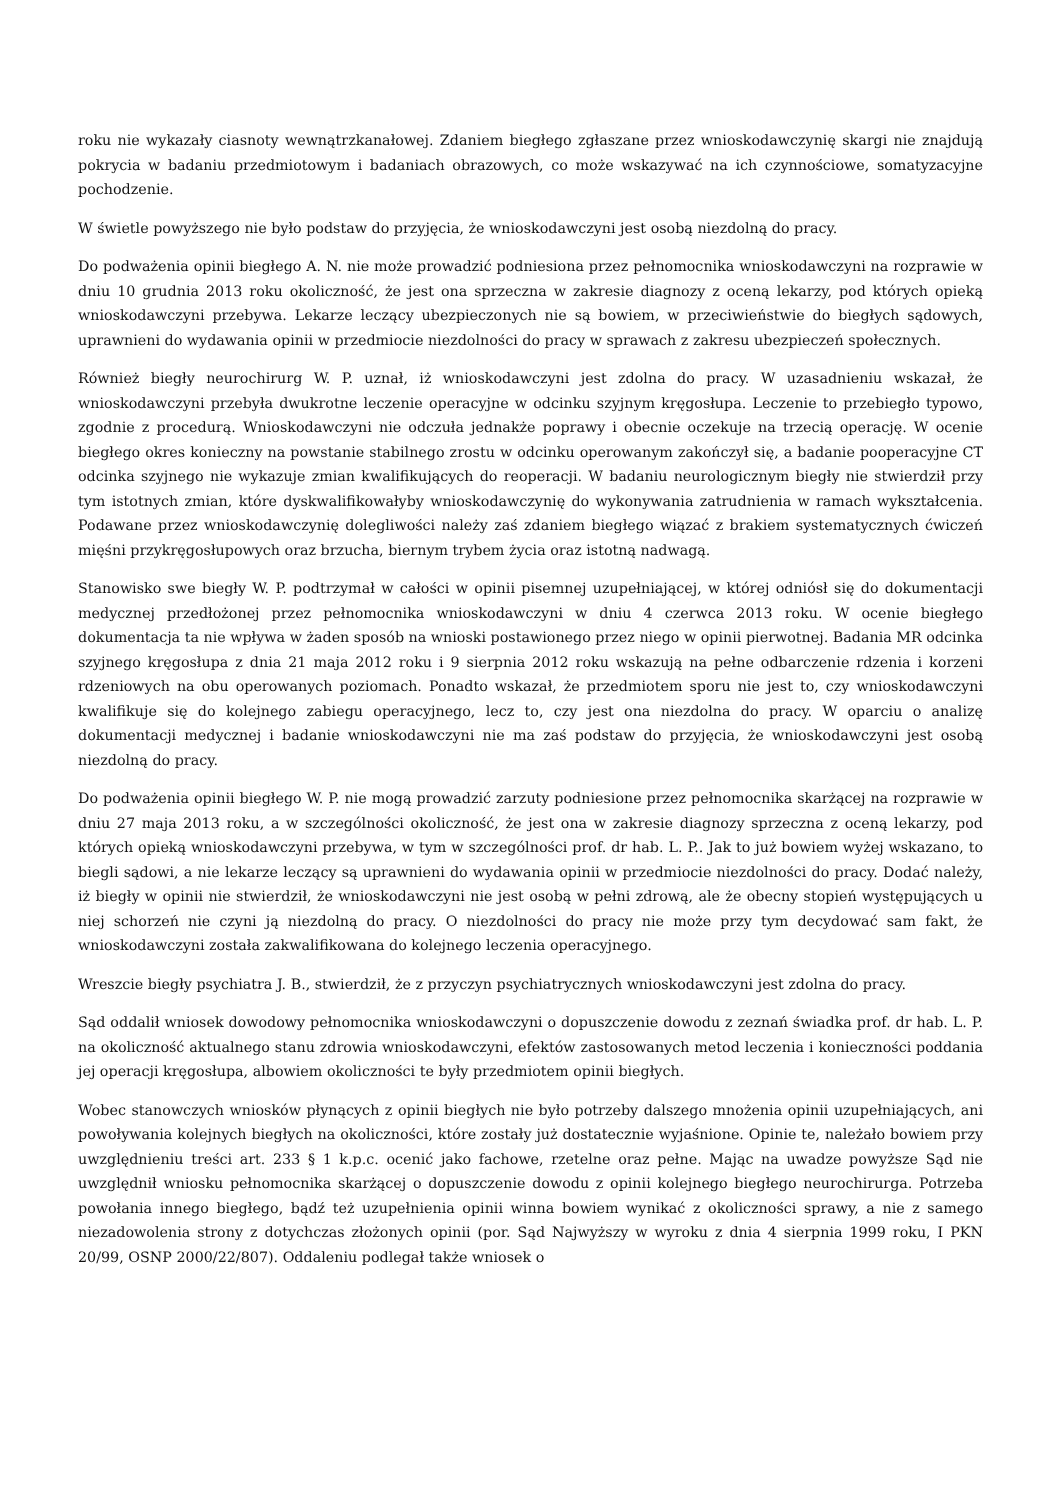roku nie wykazały ciasnoty wewnątrzkanałowej. Zdaniem biegłego zgłaszane przez wnioskodawczynię skargi nie znajdują pokrycia w badaniu przedmiotowym i badaniach obrazowych, co może wskazywać na ich czynnościowe, somatyzacyjne pochodzenie.
W świetle powyższego nie było podstaw do przyjęcia, że wnioskodawczyni jest osobą niezdolną do pracy.
Do podważenia opinii biegłego A. N. nie może prowadzić podniesiona przez pełnomocnika wnioskodawczyni na rozprawie w dniu 10 grudnia 2013 roku okoliczność, że jest ona sprzeczna w zakresie diagnozy z oceną lekarzy, pod których opieką wnioskodawczyni przebywa. Lekarze leczący ubezpieczonych nie są bowiem, w przeciwieństwie do biegłych sądowych, uprawnieni do wydawania opinii w przedmiocie niezdolności do pracy w sprawach z zakresu ubezpieczeń społecznych.
Również biegły neurochirurg W. P. uznał, iż wnioskodawczyni jest zdolna do pracy. W uzasadnieniu wskazał, że wnioskodawczyni przebyła dwukrotne leczenie operacyjne w odcinku szyjnym kręgosłupa. Leczenie to przebiegło typowo, zgodnie z procedurą. Wnioskodawczyni nie odczuła jednakże poprawy i obecnie oczekuje na trzecią operację. W ocenie biegłego okres konieczny na powstanie stabilnego zrostu w odcinku operowanym zakończył się, a badanie pooperacyjne CT odcinka szyjnego nie wykazuje zmian kwalifikujących do reoperacji. W badaniu neurologicznym biegły nie stwierdził przy tym istotnych zmian, które dyskwalifikowałyby wnioskodawczynię do wykonywania zatrudnienia w ramach wykształcenia. Podawane przez wnioskodawczynię dolegliwości należy zaś zdaniem biegłego wiązać z brakiem systematycznych ćwiczeń mięśni przykręgosłupowych oraz brzucha, biernym trybem życia oraz istotną nadwagą.
Stanowisko swe biegły W. P. podtrzymał w całości w opinii pisemnej uzupełniającej, w której odniósł się do dokumentacji medycznej przedłożonej przez pełnomocnika wnioskodawczyni w dniu 4 czerwca 2013 roku. W ocenie biegłego dokumentacja ta nie wpływa w żaden sposób na wnioski postawionego przez niego w opinii pierwotnej. Badania MR odcinka szyjnego kręgosłupa z dnia 21 maja 2012 roku i 9 sierpnia 2012 roku wskazują na pełne odbarczenie rdzenia i korzeni rdzeniowych na obu operowanych poziomach. Ponadto wskazał, że przedmiotem sporu nie jest to, czy wnioskodawczyni kwalifikuje się do kolejnego zabiegu operacyjnego, lecz to, czy jest ona niezdolna do pracy. W oparciu o analizę dokumentacji medycznej i badanie wnioskodawczyni nie ma zaś podstaw do przyjęcia, że wnioskodawczyni jest osobą niezdolną do pracy.
Do podważenia opinii biegłego W. P. nie mogą prowadzić zarzuty podniesione przez pełnomocnika skarżącej na rozprawie w dniu 27 maja 2013 roku, a w szczególności okoliczność, że jest ona w zakresie diagnozy sprzeczna z oceną lekarzy, pod których opieką wnioskodawczyni przebywa, w tym w szczególności prof. dr hab. L. P.. Jak to już bowiem wyżej wskazano, to biegli sądowi, a nie lekarze leczący są uprawnieni do wydawania opinii w przedmiocie niezdolności do pracy. Dodać należy, iż biegły w opinii nie stwierdził, że wnioskodawczyni nie jest osobą w pełni zdrową, ale że obecny stopień występujących u niej schorzeń nie czyni ją niezdolną do pracy. O niezdolności do pracy nie może przy tym decydować sam fakt, że wnioskodawczyni została zakwalifikowana do kolejnego leczenia operacyjnego.
Wreszcie biegły psychiatra J. B., stwierdził, że z przyczyn psychiatrycznych wnioskodawczyni jest zdolna do pracy.
Sąd oddalił wniosek dowodowy pełnomocnika wnioskodawczyni o dopuszczenie dowodu z zeznań świadka prof. dr hab. L. P. na okoliczność aktualnego stanu zdrowia wnioskodawczyni, efektów zastosowanych metod leczenia i konieczności poddania jej operacji kręgosłupa, albowiem okoliczności te były przedmiotem opinii biegłych.
Wobec stanowczych wniosków płynących z opinii biegłych nie było potrzeby dalszego mnożenia opinii uzupełniających, ani powoływania kolejnych biegłych na okoliczności, które zostały już dostatecznie wyjaśnione. Opinie te, należało bowiem przy uwzględnieniu treści art. 233 § 1 k.p.c. ocenić jako fachowe, rzetelne oraz pełne. Mając na uwadze powyższe Sąd nie uwzględnił wniosku pełnomocnika skarżącej o dopuszczenie dowodu z opinii kolejnego biegłego neurochirurga. Potrzeba powołania innego biegłego, bądź też uzupełnienia opinii winna bowiem wynikać z okoliczności sprawy, a nie z samego niezadowolenia strony z dotychczas złożonych opinii (por. Sąd Najwyższy w wyroku z dnia 4 sierpnia 1999 roku, I PKN 20/99, OSNP 2000/22/807). Oddaleniu podlegał także wniosek o